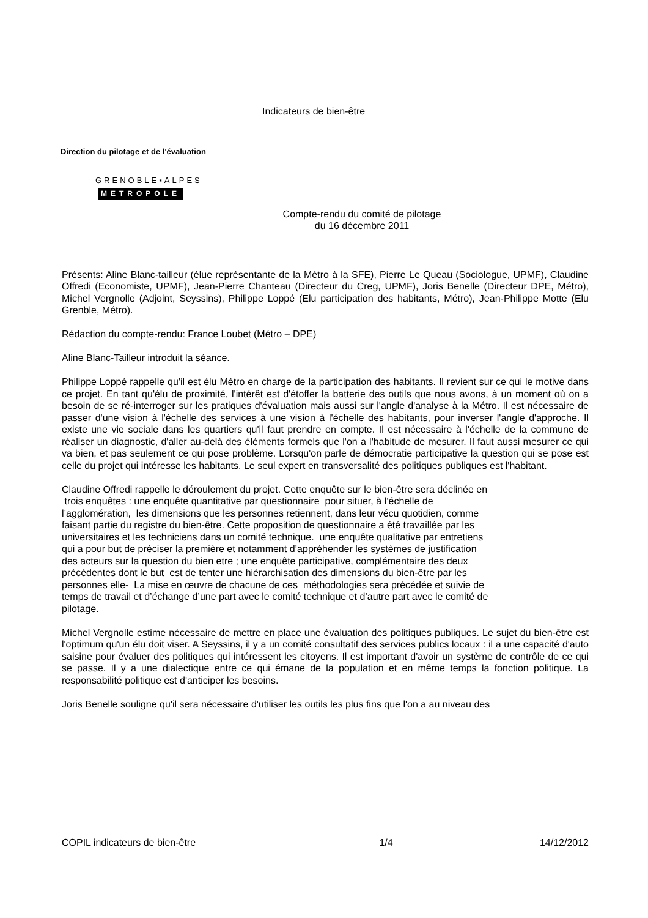Indicateurs de bien-être
Direction du pilotage et de l'évaluation
GRENOBLE▪ALPES
METROPOLE
Compte-rendu du comité de pilotage
du 16 décembre 2011
Présents: Aline Blanc-tailleur (élue représentante de la Métro à la SFE), Pierre Le Queau (Sociologue, UPMF), Claudine Offredi (Economiste, UPMF), Jean-Pierre Chanteau (Directeur du Creg, UPMF), Joris Benelle (Directeur DPE, Métro), Michel Vergnolle (Adjoint, Seyssins), Philippe Loppé (Elu participation des habitants, Métro), Jean-Philippe Motte (Elu Grenble, Métro).
Rédaction du compte-rendu: France Loubet (Métro – DPE)
Aline Blanc-Tailleur introduit la séance.
Philippe Loppé rappelle qu'il est élu Métro en charge de la participation des habitants. Il revient sur ce qui le motive dans ce projet. En tant qu'élu de proximité, l'intérêt est d'étoffer la batterie des outils que nous avons, à un moment où on a besoin de se ré-interroger sur les pratiques d'évaluation mais aussi sur l'angle d'analyse à la Métro. Il est nécessaire de passer d'une vision à l'échelle des services à une vision à l'échelle des habitants, pour inverser l'angle d'approche. Il existe une vie sociale dans les quartiers qu'il faut prendre en compte. Il est nécessaire à l'échelle de la commune de réaliser un diagnostic, d'aller au-delà des éléments formels que l'on a l'habitude de mesurer. Il faut aussi mesurer ce qui va bien, et pas seulement ce qui pose problème. Lorsqu'on parle de démocratie participative la question qui se pose est celle du projet qui intéresse les habitants. Le seul expert en transversalité des politiques publiques est l'habitant.
Claudine Offredi rappelle le déroulement du projet. Cette enquête sur le bien-être sera déclinée en
trois enquêtes : une enquête quantitative par questionnaire pour situer, à l’échelle de
l’agglomération, les dimensions que les personnes retiennent, dans leur vécu quotidien, comme
faisant partie du registre du bien-être. Cette proposition de questionnaire a été travaillée par les
universitaires et les techniciens dans un comité technique. une enquête qualitative par entretiens
qui a pour but de préciser la première et notamment d’appréhender les systèmes de justification
des acteurs sur la question du bien etre ; une enquête participative, complémentaire des deux
précédentes dont le but est de tenter une hiérarchisation des dimensions du bien-être par les
personnes elle- La mise en œuvre de chacune de ces méthodologies sera précédée et suivie de
temps de travail et d’échange d’une part avec le comité technique et d’autre part avec le comité de
pilotage.
Michel Vergnolle estime nécessaire de mettre en place une évaluation des politiques publiques. Le sujet du bien-être est l'optimum qu'un élu doit viser. A Seyssins, il y a un comité consultatif des services publics locaux : il a une capacité d'auto saisine pour évaluer des politiques qui intéressent les citoyens. Il est important d'avoir un système de contrôle de ce qui se passe. Il y a une dialectique entre ce qui émane de la population et en même temps la fonction politique. La responsabilité politique est d'anticiper les besoins.
Joris Benelle souligne qu'il sera nécessaire d'utiliser les outils les plus fins que l'on a au niveau des
COPIL indicateurs de bien-être 1/4 14/12/2012